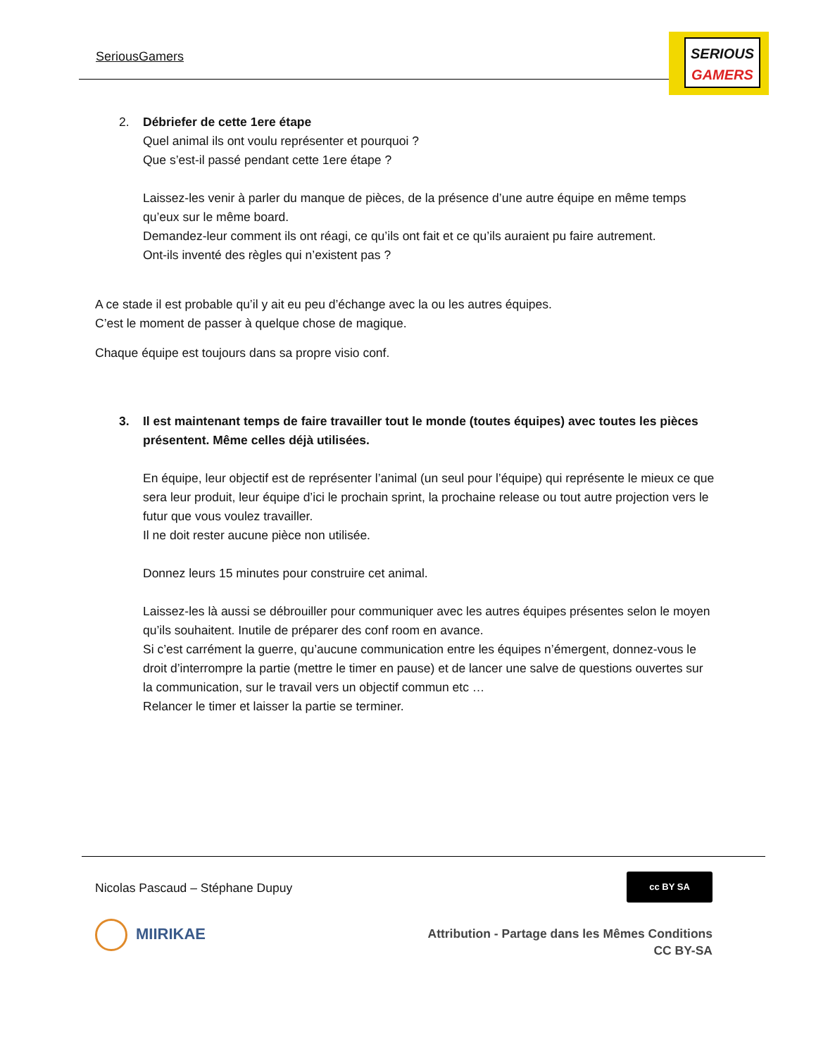SeriousGamers
SERIOUS
GAMERS
2. Débriefer de cette 1ere étape
Quel animal ils ont voulu représenter et pourquoi ?
Que s’est-il passé pendant cette 1ere étape ?
Laissez-les venir à parler du manque de pièces, de la présence d’une autre équipe en même temps qu’eux sur le même board.
Demandez-leur comment ils ont réagi, ce qu’ils ont fait et ce qu’ils auraient pu faire autrement.
Ont-ils inventé des règles qui n’existent pas ?
A ce stade il est probable qu’il y ait eu peu d’échange avec la ou les autres équipes.
C’est le moment de passer à quelque chose de magique.
Chaque équipe est toujours dans sa propre visio conf.
3. Il est maintenant temps de faire travailler tout le monde (toutes équipes) avec toutes les pièces présentent. Même celles déjà utilisées.
En équipe, leur objectif est de représenter l’animal (un seul pour l’équipe) qui représente le mieux ce que sera leur produit, leur équipe d’ici le prochain sprint, la prochaine release ou tout autre projection vers le futur que vous voulez travailler.
Il ne doit rester aucune pièce non utilisée.
Donnez leurs 15 minutes pour construire cet animal.
Laissez-les là aussi se débrouiller pour communiquer avec les autres équipes présentes selon le moyen qu’ils souhaitent. Inutile de préparer des conf room en avance.
Si c’est carrément la guerre, qu’aucune communication entre les équipes n’émergent, donnez-vous le droit d’interrompre la partie (mettre le timer en pause) et de lancer une salve de questions ouvertes sur la communication, sur le travail vers un objectif commun etc …
Relancer le timer et laisser la partie se terminer.
Nicolas Pascaud – Stéphane Dupuy
cc BY SA
MIIRIKAE
Attribution - Partage dans les Mêmes Conditions
CC BY-SA